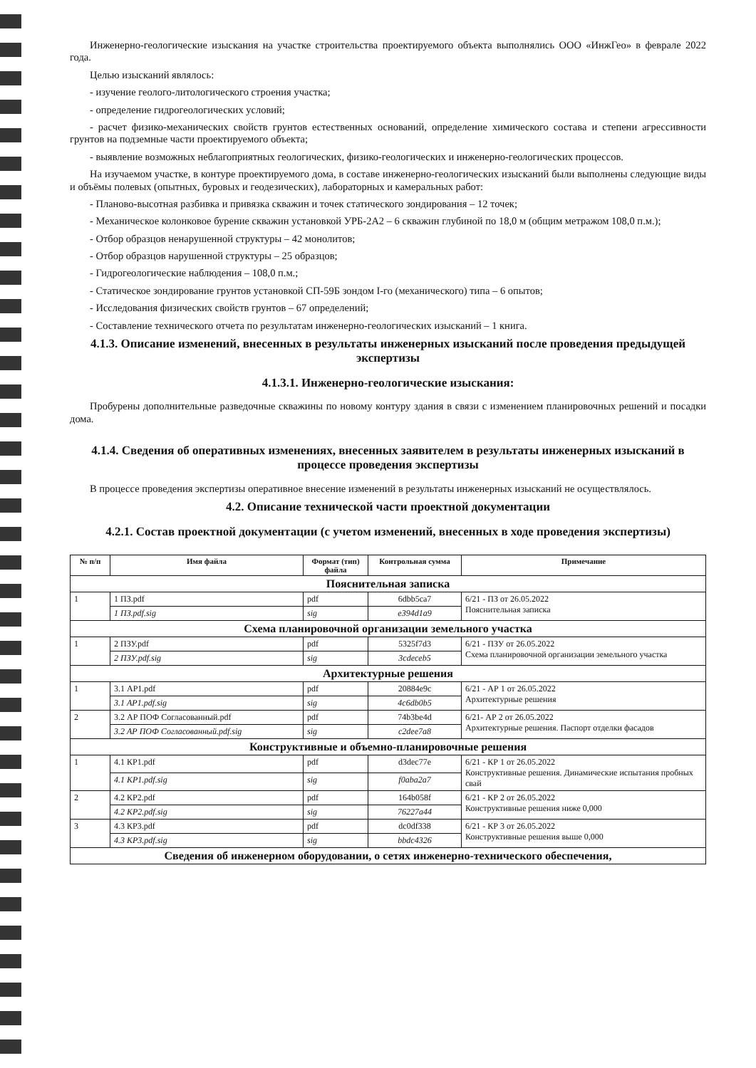Инженерно-геологические изыскания на участке строительства проектируемого объекта выполнялись ООО «ИнжГео» в феврале 2022 года.
Целью изысканий являлось:
- изучение геолого-литологического строения участка;
- определение гидрогеологических условий;
- расчет физико-механических свойств грунтов естественных оснований, определение химического состава и степени агрессивности грунтов на подземные части проектируемого объекта;
- выявление возможных неблагоприятных геологических, физико-геологических и инженерно-геологических процессов.
На изучаемом участке, в контуре проектируемого дома, в составе инженерно-геологических изысканий были выполнены следующие виды и объёмы полевых (опытных, буровых и геодезических), лабораторных и камеральных работ:
- Планово-высотная разбивка и привязка скважин и точек статического зондирования – 12 точек;
- Механическое колонковое бурение скважин установкой УРБ-2А2 – 6 скважин глубиной по 18,0 м (общим метражом 108,0 п.м.);
- Отбор образцов ненарушенной структуры – 42 монолитов;
- Отбор образцов нарушенной структуры – 25 образцов;
- Гидрогеологические наблюдения – 108,0 п.м.;
- Статическое зондирование грунтов установкой СП-59Б зондом I-го (механического) типа – 6 опытов;
- Исследования физических свойств грунтов – 67 определений;
- Составление технического отчета по результатам инженерно-геологических изысканий – 1 книга.
4.1.3. Описание изменений, внесенных в результаты инженерных изысканий после проведения предыдущей экспертизы
4.1.3.1. Инженерно-геологические изыскания:
Пробурены дополнительные разведочные скважины по новому контуру здания в связи с изменением планировочных решений и посадки дома.
4.1.4. Сведения об оперативных изменениях, внесенных заявителем в результаты инженерных изысканий в процессе проведения экспертизы
В процессе проведения экспертизы оперативное внесение изменений в результаты инженерных изысканий не осуществлялось.
4.2. Описание технической части проектной документации
4.2.1. Состав проектной документации (с учетом изменений, внесенных в ходе проведения экспертизы)
| № п/п | Имя файла | Формат (тип) файла | Контрольная сумма | Примечание |
| --- | --- | --- | --- | --- |
| Пояснительная записка | | | | |
| 1 | 1 ПЗ.pdf | pdf | 6dbb5ca7 | 6/21 - ПЗ от 26.05.2022 Пояснительная записка |
| | 1 ПЗ.pdf.sig | sig | e394d1a9 | |
| Схема планировочной организации земельного участка | | | | |
| 1 | 2 ПЗУ.pdf | pdf | 5325f7d3 | 6/21 - ПЗУ от 26.05.2022 Схема планировочной организации земельного участка |
| | 2 ПЗУ.pdf.sig | sig | 3cdeceb5 | |
| Архитектурные решения | | | | |
| 1 | 3.1 АР1.pdf | pdf | 20884e9c | 6/21 - АР 1 от 26.05.2022 Архитектурные решения |
| | 3.1 АР1.pdf.sig | sig | 4c6db0b5 | |
| 2 | 3.2 АР ПОФ Согласованный.pdf | pdf | 74b3be4d | 6/21- АР 2 от 26.05.2022 Архитектурные решения. Паспорт отделки фасадов |
| | 3.2 АР ПОФ Согласованный.pdf.sig | sig | c2dee7a8 | |
| Конструктивные и объемно-планировочные решения | | | | |
| 1 | 4.1 КР1.pdf | pdf | d3dec77e | 6/21 - КР 1 от 26.05.2022 Конструктивные решения. Динамические испытания пробных свай |
| | 4.1 КР1.pdf.sig | sig | f0aba2a7 | |
| 2 | 4.2 КР2.pdf | pdf | 164b058f | 6/21 - КР 2 от 26.05.2022 Конструктивные решения ниже 0,000 |
| | 4.2 КР2.pdf.sig | sig | 76227a44 | |
| 3 | 4.3 КР3.pdf | pdf | dc0df338 | 6/21 - КР 3 от 26.05.2022 Конструктивные решения выше 0,000 |
| | 4.3 КР3.pdf.sig | sig | bbdc4326 | |
| Сведения об инженерном оборудовании, о сетях инженерно-технического обеспечения, | | | | |